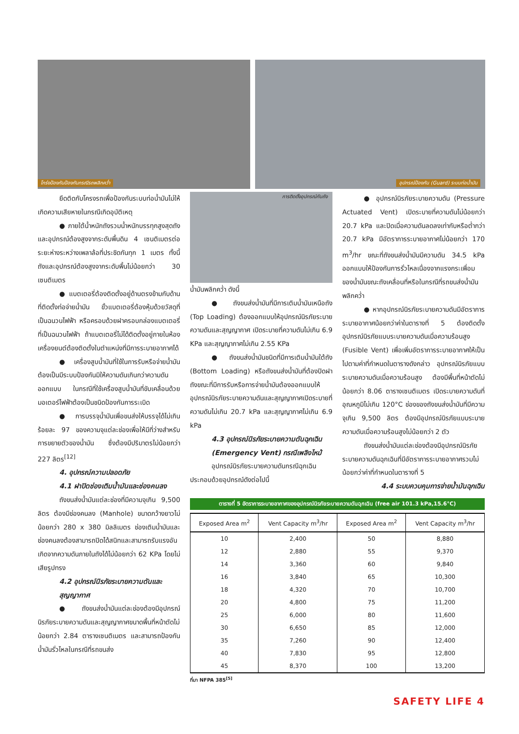โกร่งป้องกันป้องกันกรณีรถพลิกคว่ำ
อุปกรณ์ป้องกัน (Guard) ระบบท่อน้ำมัน
ยึดติดกับโครงรถเพื่อป้องกันระบบท่อน้ำมันไม่ให้เกิดความเสียหายในกรณีเกิดอุบัติเหตุ
● ภายใต้น้ำหนักถังรวมน้ำหนักบรรทุกสูงสุดถังและอุปกรณ์ต้องสูงจากระดับพื้นดิน 4 เซนติเมตรต่อระยะห่างระหว่างเพลาล้อที่ประชิดกันทุก 1 เมตร ทั้งนี้ ถังและอุปกรณ์ต้องสูงจากระดับพื้นไม่น้อยกว่า 30 เซนติเมตร
● แบตเตอรี่ต้องติดตั้งอยู่ด้านตรงข้ามกับด้านที่ติดตั้งท่อจ่ายน้ำมัน ขั้วแบตเตอรี่ต้องหุ้มด้วยวัสดุที่เป็นฉนวนไฟฟ้า หรือครอบด้วยฝาครอบกล่องแบตเตอรี่ที่เป็นฉนวนไฟฟ้า ถ้าแบตเตอรี่ไม่ได้ติดตั้งอยู่ภายในห้องเครื่องยนต์ต้องติดตั้งในตำแหน่งที่มีการระบายอากาศได้
● เครื่องสูบน้ำมันที่ใช้ในการรับหรือจ่ายน้ำมันต้องเป็นมีระบบป้องกันมิให้ความดันเกินกว่าความดันออกแบบ ในกรณีที่ใช้เครื่องสูบน้ำมันที่ขับเคลื่อนด้วยมอเตอร์ไฟฟ้าต้องเป็นชนิดป้องกันการระเบิด
● การบรรจุน้ำมันเพื่อขนส่งให้บรรจุได้ไม่เกินร้อยละ 97 ของความจุแต่ละช่องเพื่อให้มีที่ว่างสำหรับการขยายตัวของน้ำมัน ซึ่งต้องมีปริมาตรไม่น้อยกว่า 227 ลิตร<sup>[12]</sup>
4. อุปกรณ์ความปลอดภัย
4.1 ฝาปิดช่องเติมน้ำมันและช่องคนลง
ถังขนส่งน้ำมันแต่ละช่องที่มีความจุเกิน 9,500 ลิตร ต้องมีช่องคนลง (Manhole) ขนาดกว้างยาวไม่น้อยกว่า 280 x 380 มิลลิเมตร ช่องเติมน้ำมันและช่องคนลงต้องสามารถปิดได้สนิทและสามารถรับแรงอันเกิดจากความดันภายในถังได้ไม่น้อยกว่า 62 KPa โดยไม่เสียรูปทรง
4.2 อุปกรณ์นิรภัยระบายความดันและสุญญากาศ
● ถังขนส่งน้ำมันแต่ละช่องต้องมีอุปกรณ์นิรภัยระบายความดันและสุญญากาศขนาดพื้นที่หน้าตัดไม่น้อยกว่า 2.84 ตารางเซนติเมตร และสามารถป้องกันน้ำมันรั่วไหลในกรณีที่รถขนส่ง
การติดตั้งอุปกรณ์กับถัง
น้ำมันพลิกคว่ำ ดังนี้
● ถังขนส่งน้ำมันที่มีการเติมน้ำมันเหนือถัง (Top Loading) ต้องออกแบบให้อุปกรณ์นิรภัยระบายความดันและสุญญากาศ เปิดระบายที่ความดันไม่เกิน 6.9 KPa และสุญญากาศไม่เกิน 2.55 KPa
● ถังขนส่งน้ำมันชนิดที่มีการเติมน้ำมันใต้ถัง (Bottom Loading) หรือถังขนส่งน้ำมันที่ต้องปิดฝาถังขณะที่มีการรับหรือการจ่ายน้ำมันต้องออกแบบให้อุปกรณ์นิรภัยระบายความดันและสุญญากาศเปิดระบายที่ความดันไม่เกิน 20.7 kPa และสุญญากาศไม่เกิน 6.9 kPa
4.3 อุปกรณ์นิรภัยระบายความดันฉุกเฉิน (Emergency Vent) กรณีเพลิงไหม้
อุปกรณ์นิรภัยระบายความดันกรณีฉุกเฉินประกอบด้วยอุปกรณ์ดังต่อไปนี้
● อุปกรณ์นิรภัยระบายความดัน (Pressure Actuated Vent) เปิดระบายที่ความดันไม่น้อยกว่า 20.7 kPa และปิดเมื่อความดันลดลงเท่ากับหรือต่ำกว่า 20.7 kPa มีอัตราการระบายอากาศไม่น้อยกว่า 170 m<sup>3</sup>/hr ขณะที่ถังขนส่งน้ำมันมีความดัน 34.5 kPa ออกแบบให้ป้องกันการรั่วไหลเนื่องจากแรงกระเพื่อมของน้ำมันขณะถังเคลื่อนที่หรือในกรณีที่รถขนส่งน้ำมันพลิกคว่ำ
● หากอุปกรณ์นิรภัยระบายความดันมีอัตราการระบายอากาศน้อยกว่าค่าในตารางที่ 5 ต้องติดตั้งอุปกรณ์นิรภัยแบบระบายความดันเมื่อความร้อนสูง (Fusible Vent) เพื่อเพิ่มอัตราการระบายอากาศให้เป็นไปตามค่าที่กำหนดในตารางดังกล่าว อุปกรณ์นิรภัยแบบระบายความดันเมื่อความร้อนสูง ต้องมีพื้นที่หน้าตัดไม่น้อยกว่า 8.06 ตารางเซนติเมตร เปิดระบายความดันที่อุณหภูมิไม่เกิน 120°C ช่องของถังขนส่งน้ำมันที่มีความจุเกิน 9,500 ลิตร ต้องมีอุปกรณ์นิรภัยแบบระบายความดันเมื่อความร้อนสูงไม่น้อยกว่า 2 ตัว
ถังขนส่งน้ำมันแต่ละช่องต้องมีอุปกรณ์นิรภัยระบายความดันฉุกเฉินที่มีอัตราการระบายอากาศรวมไม่น้อยกว่าค่าที่กำหนดในตารางที่ 5
4.4 ระบบควบคุมการจ่ายน้ำมันฉุกเฉิน
ตารางที่ 5 อัตราการระบายอากาศของอุปกรณ์นิรภัยระบายความดันฉุกเฉิน (free air 101.3 kPa,15.6°C)
| Exposed Area m<sup>2</sup> | Vent Capacity m<sup>3</sup>/hr | Exposed Area m<sup>2</sup> | Vent Capacity m<sup>3</sup>/hr |
| --- | --- | --- | --- |
| 10 | 2,400 | 50 | 8,880 |
| 12 | 2,880 | 55 | 9,370 |
| 14 | 3,360 | 60 | 9,840 |
| 16 | 3,840 | 65 | 10,300 |
| 18 | 4,320 | 70 | 10,700 |
| 20 | 4,800 | 75 | 11,200 |
| 25 | 6,000 | 80 | 11,600 |
| 30 | 6,650 | 85 | 12,000 |
| 35 | 7,260 | 90 | 12,400 |
| 40 | 7,830 | 95 | 12,800 |
| 45 | 8,370 | 100 | 13,200 |
ที่มา NFPA 385<sup>[5]</sup>
SAFETY LIFE 4